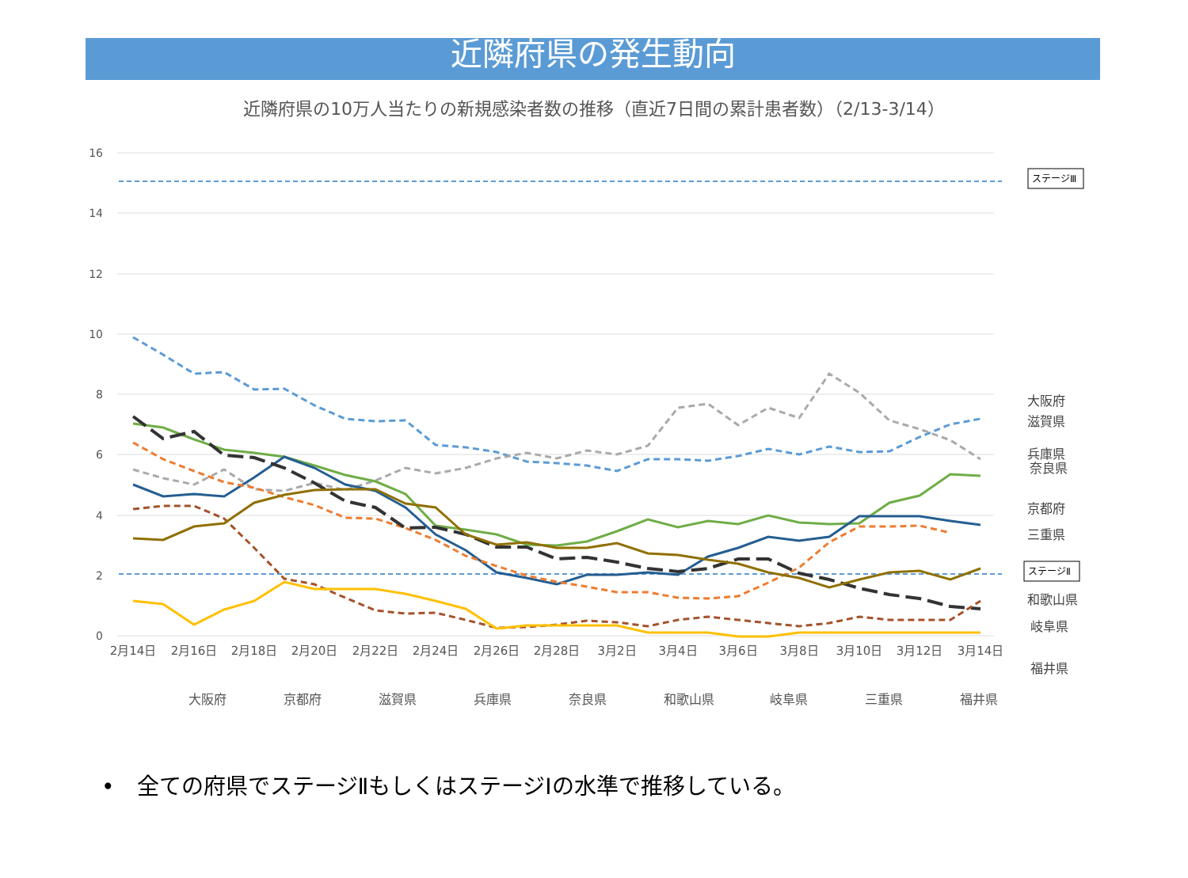近隣府県の発生動向
近隣府県の10万人当たりの新規感染者数の推移（直近7日間の累計患者数）（2/13-3/14）
16
14
12
10
8
6
4
2
0
ステージⅢ
ステージⅡ
2月14日
2月16日
2月18日
2月20日
2月22日
2月24日
2月26日
2月28日
3月2日
3月4日
3月6日
3月8日
3月10日
3月12日
3月14日
大阪府
滋賀県
兵庫県
奈良県
京都府
三重県
和歌山県
岐阜県
福井県
大阪府
京都府
滋賀県
兵庫県
奈良県
和歌山県
岐阜県
三重県
福井県
•　全ての府県でステージⅡもしくはステージⅠの水準で推移している。